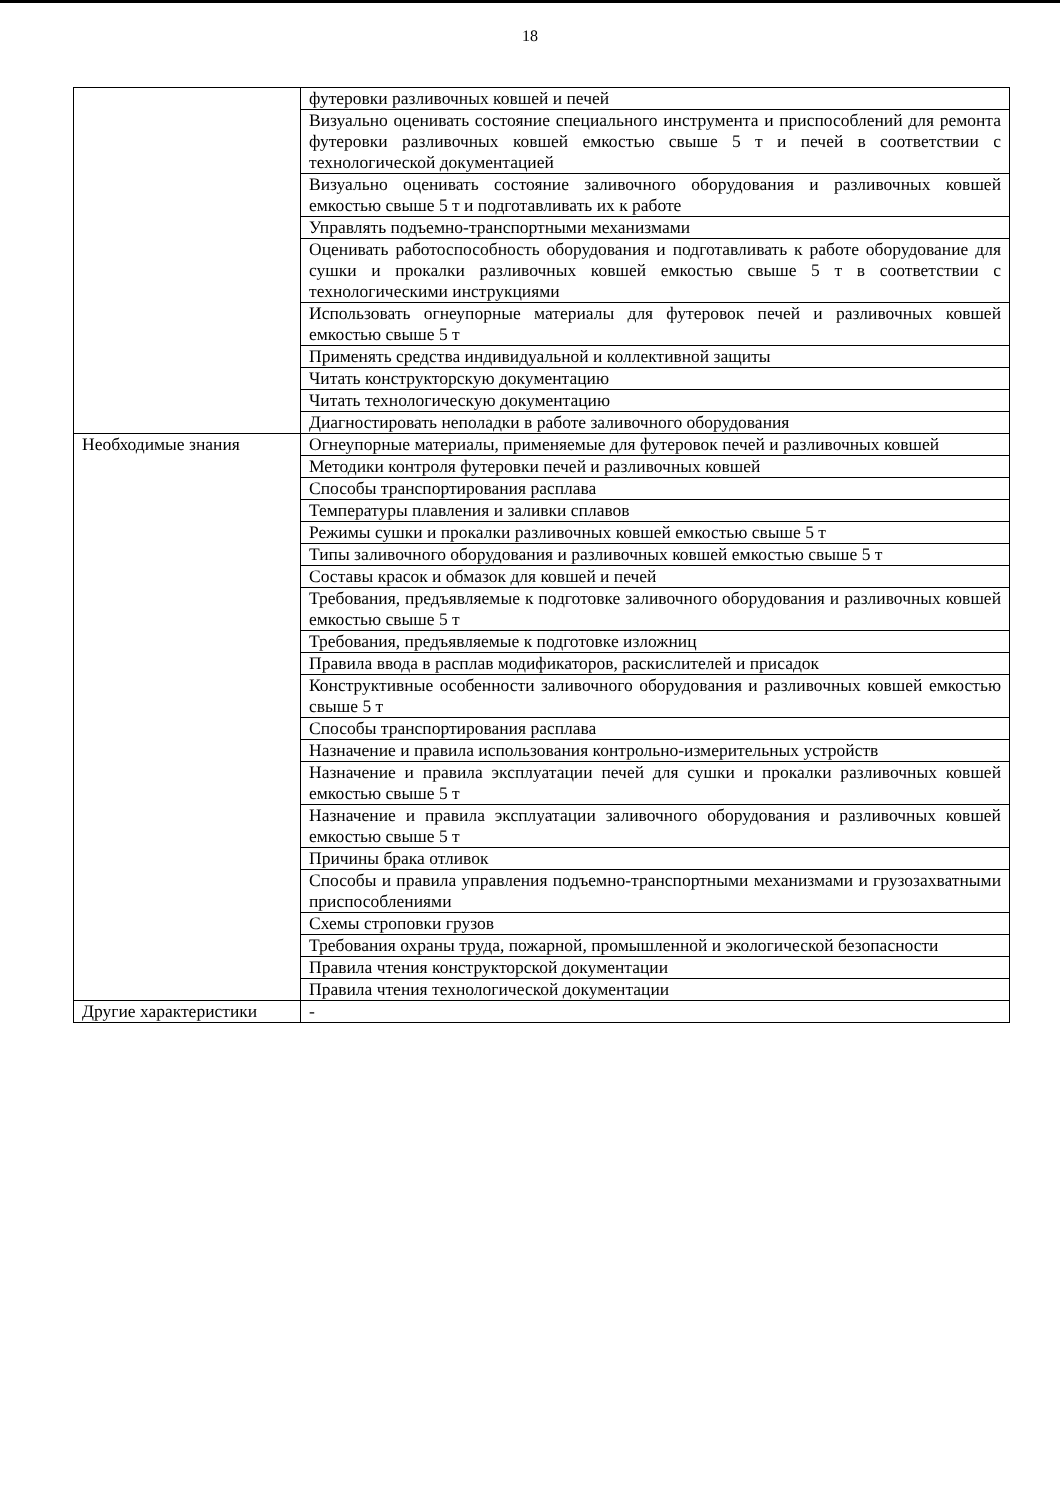18
| | футеровки разливочных ковшей и печей |
| | Визуально оценивать состояние специального инструмента и приспособлений для ремонта футеровки разливочных ковшей емкостью свыше 5 т и печей в соответствии с технологической документацией |
| | Визуально оценивать состояние заливочного оборудования и разливочных ковшей емкостью свыше 5 т и подготавливать их к работе |
| | Управлять подъемно-транспортными механизмами |
| | Оценивать работоспособность оборудования и подготавливать к работе оборудование для сушки и прокалки разливочных ковшей емкостью свыше 5 т в соответствии с технологическими инструкциями |
| | Использовать огнеупорные материалы для футеровок печей и разливочных ковшей емкостью свыше 5 т |
| | Применять средства индивидуальной и коллективной защиты |
| | Читать конструкторскую документацию |
| | Читать технологическую документацию |
| | Диагностировать неполадки в работе заливочного оборудования |
| Необходимые знания | Огнеупорные материалы, применяемые для футеровок печей и разливочных ковшей |
| | Методики контроля футеровки печей и разливочных ковшей |
| | Способы транспортирования расплава |
| | Температуры плавления и заливки сплавов |
| | Режимы сушки и прокалки разливочных ковшей емкостью свыше 5 т |
| | Типы заливочного оборудования и разливочных ковшей емкостью свыше 5 т |
| | Составы красок и обмазок для ковшей и печей |
| | Требования, предъявляемые к подготовке заливочного оборудования и разливочных ковшей емкостью свыше 5 т |
| | Требования, предъявляемые к подготовке изложниц |
| | Правила ввода в расплав модификаторов, раскислителей и присадок |
| | Конструктивные особенности заливочного оборудования и разливочных ковшей емкостью свыше 5 т |
| | Способы транспортирования расплава |
| | Назначение и правила использования контрольно-измерительных устройств |
| | Назначение и правила эксплуатации печей для сушки и прокалки разливочных ковшей емкостью свыше 5 т |
| | Назначение и правила эксплуатации заливочного оборудования и разливочных ковшей емкостью свыше 5 т |
| | Причины брака отливок |
| | Способы и правила управления подъемно-транспортными механизмами и грузозахватными приспособлениями |
| | Схемы строповки грузов |
| | Требования охраны труда, пожарной, промышленной и экологической безопасности |
| | Правила чтения конструкторской документации |
| | Правила чтения технологической документации |
| Другие характеристики | - |